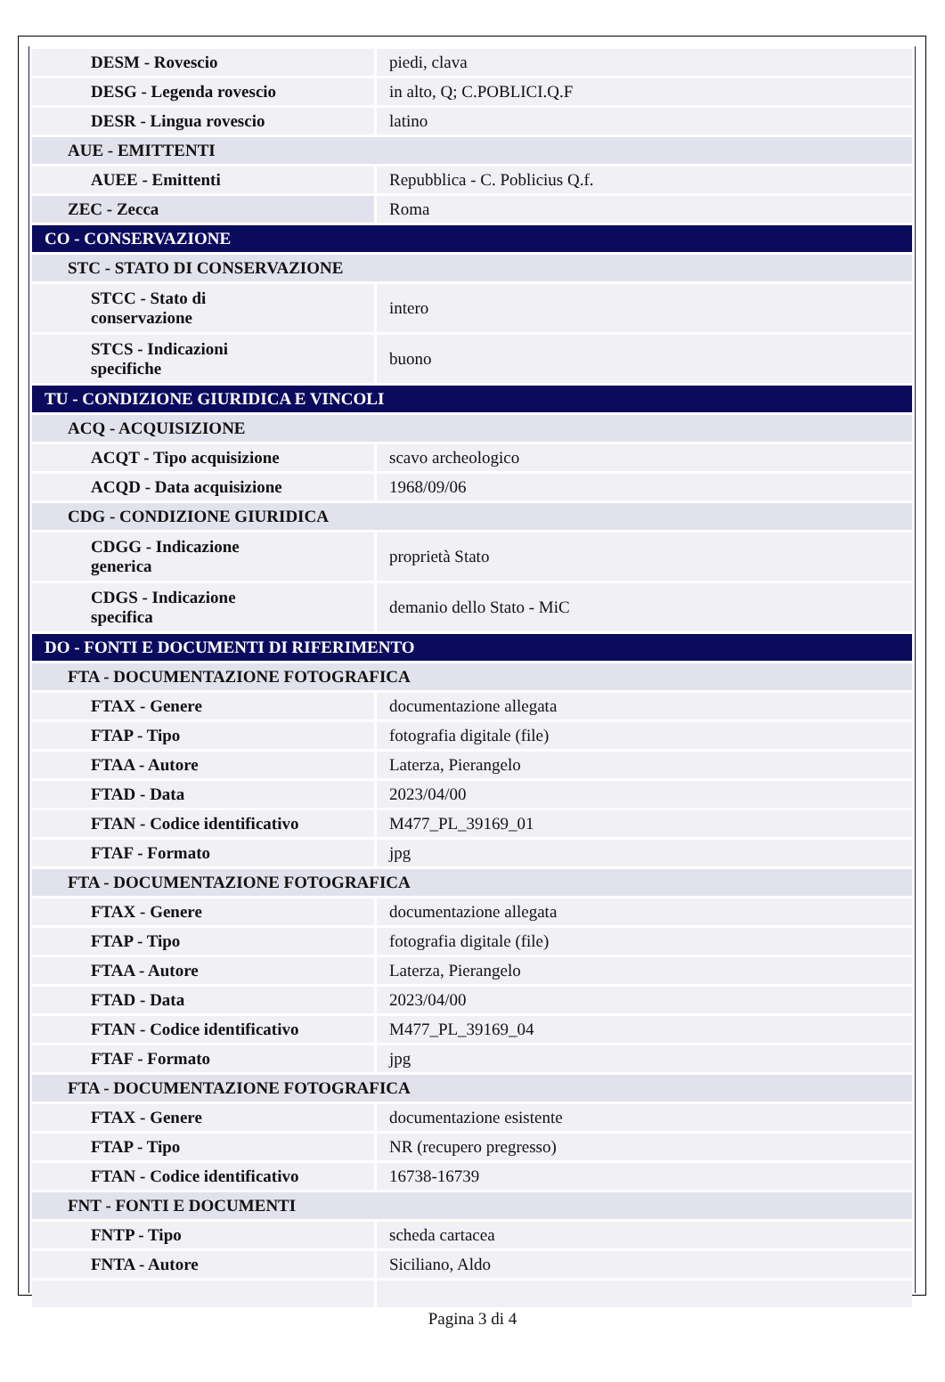| DESM - Rovescio | piedi, clava |
| DESG - Legenda rovescio | in alto, Q; C.POBLICI.Q.F |
| DESR - Lingua rovescio | latino |
| AUE - EMITTENTI | |
| AUEE - Emittenti | Repubblica - C. Poblicius Q.f. |
| ZEC - Zecca | Roma |
| CO - CONSERVAZIONE | |
| STC - STATO DI CONSERVAZIONE | |
| STCC - Stato di conservazione | intero |
| STCS - Indicazioni specifiche | buono |
| TU - CONDIZIONE GIURIDICA E VINCOLI | |
| ACQ - ACQUISIZIONE | |
| ACQT - Tipo acquisizione | scavo archeologico |
| ACQD - Data acquisizione | 1968/09/06 |
| CDG - CONDIZIONE GIURIDICA | |
| CDGG - Indicazione generica | proprietà Stato |
| CDGS - Indicazione specifica | demanio dello Stato - MiC |
| DO - FONTI E DOCUMENTI DI RIFERIMENTO | |
| FTA - DOCUMENTAZIONE FOTOGRAFICA | |
| FTAX - Genere | documentazione allegata |
| FTAP - Tipo | fotografia digitale (file) |
| FTAA - Autore | Laterza, Pierangelo |
| FTAD - Data | 2023/04/00 |
| FTAN - Codice identificativo | M477_PL_39169_01 |
| FTAF - Formato | jpg |
| FTA - DOCUMENTAZIONE FOTOGRAFICA | |
| FTAX - Genere | documentazione allegata |
| FTAP - Tipo | fotografia digitale (file) |
| FTAA - Autore | Laterza, Pierangelo |
| FTAD - Data | 2023/04/00 |
| FTAN - Codice identificativo | M477_PL_39169_04 |
| FTAF - Formato | jpg |
| FTA - DOCUMENTAZIONE FOTOGRAFICA | |
| FTAX - Genere | documentazione esistente |
| FTAP - Tipo | NR (recupero pregresso) |
| FTAN - Codice identificativo | 16738-16739 |
| FNT - FONTI E DOCUMENTI | |
| FNTP - Tipo | scheda cartacea |
| FNTA - Autore | Siciliano, Aldo |
Pagina 3 di 4